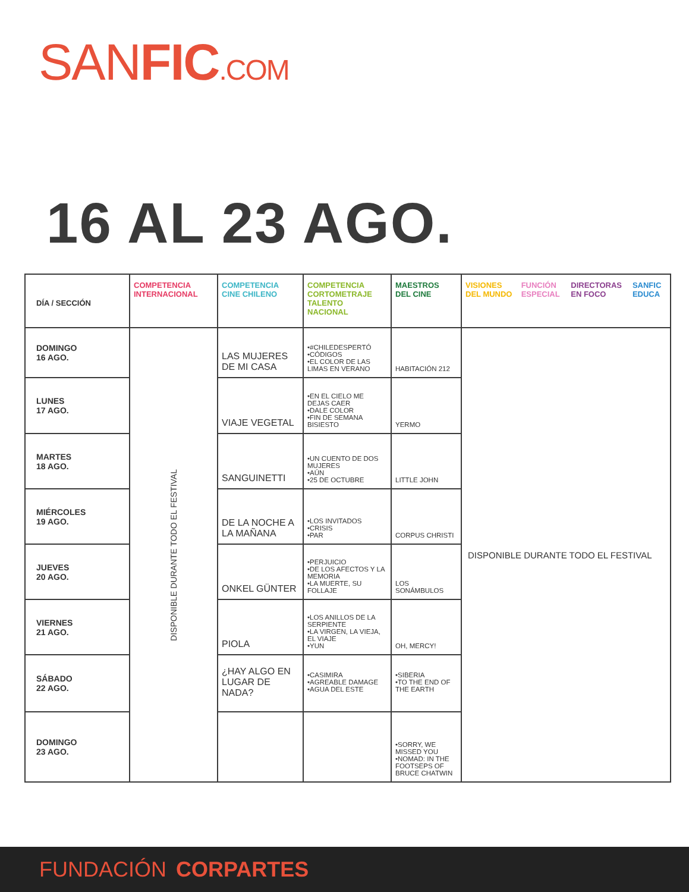SANFIC.COM
16 AL 23 AGO.
| DÍA / SECCIÓN | COMPETENCIA INTERNACIONAL | COMPETENCIA CINE CHILENO | COMPETENCIA CORTOMETRAJE TALENTO NACIONAL | MAESTROS DEL CINE | VISIONES DEL MUNDO FUNCIÓN ESPECIAL DIRECTORAS EN FOCO SANFIC EDUCA |
| --- | --- | --- | --- | --- | --- |
| DOMINGO 16 AGO. | DISPONIBLE DURANTE TODO EL FESTIVAL | LAS MUJERES DE MI CASA | •#CHILEDESPERTÓ •CÓDIGOS •EL COLOR DE LAS LIMAS EN VERANO | HABITACIÓN 212 | DISPONIBLE DURANTE TODO EL FESTIVAL |
| LUNES 17 AGO. | | VIAJE VEGETAL | •EN EL CIELO ME DEJAS CAER •DALE COLOR •FIN DE SEMANA BISIESTO | YERMO | |
| MARTES 18 AGO. | | SANGUINETTI | •UN CUENTO DE DOS MUJERES •AÚN •25 DE OCTUBRE | LITTLE JOHN | |
| MIÉRCOLES 19 AGO. | | DE LA NOCHE A LA MAÑANA | •LOS INVITADOS •CRISIS •PAR | CORPUS CHRISTI | |
| JUEVES 20 AGO. | | ONKEL GÜNTER | •PERJUICIO •DE LOS AFECTOS Y LA MEMORIA •LA MUERTE, SU FOLLAJE | LOS SONÁMBULOS | |
| VIERNES 21 AGO. | | PIOLA | •LOS ANILLOS DE LA SERPIENTE •LA VIRGEN, LA VIEJA, EL VIAJE •YUN | OH, MERCY! | |
| SÁBADO 22 AGO. | | ¿HAY ALGO EN LUGAR DE NADA? | •CASIMIRA •AGREABLE DAMAGE •AGUA DEL ESTE | •SIBERIA •TO THE END OF THE EARTH | |
| DOMINGO 23 AGO. | | | | •SORRY, WE MISSED YOU •NOMAD: IN THE FOOTSEPS OF BRUCE CHATWIN | |
FUNDACIÓN CORPARTES